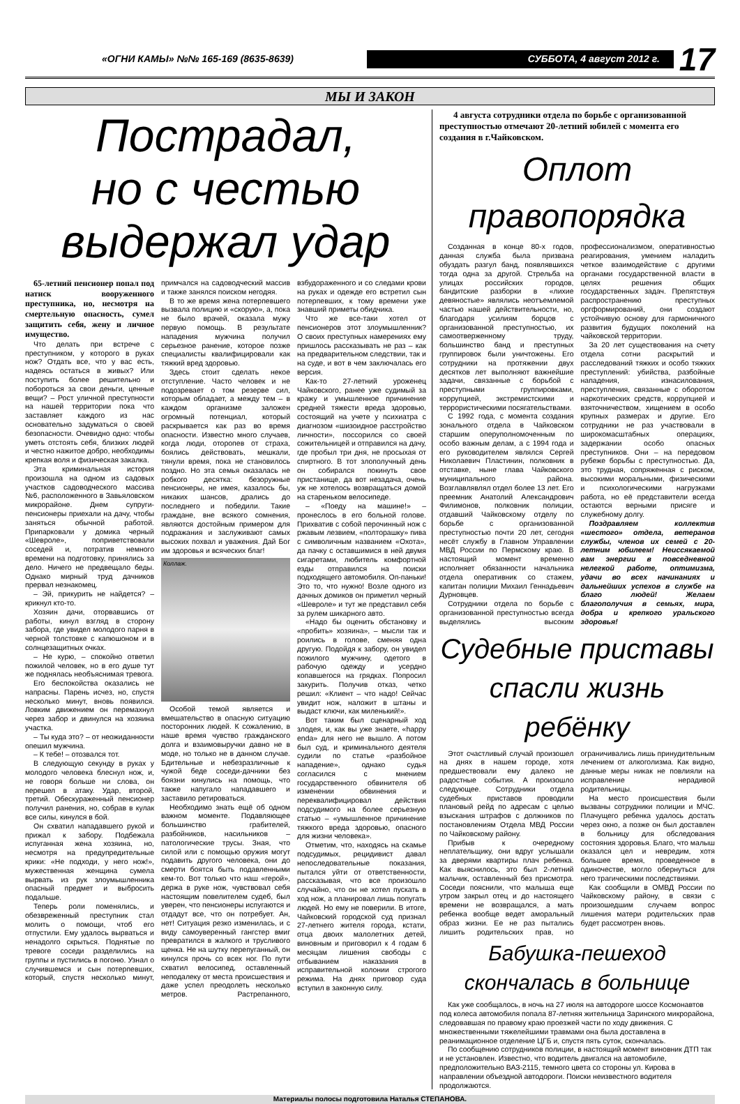«ОГНИ КАМЫ» №№ 165-169 (8635-8639)
СУББОТА, 4 август 2012 г.
17
МЫ И ЗАКОН
Пострадал,
но с честью
выдержал удар
65-летний пенсионер попал под натиск вооруженного преступника, но, несмотря на смертельную опасность, сумел защитить себя, жену и личное имущество.
Что делать при встрече с преступником, у которого в руках нож? Отдать все, что у вас есть, надеясь остаться в живых? Или поступить более решительно и побороться за свои деньги, ценные вещи? – Рост уличной преступности на нашей территории пока что заставляет каждого из нас основательно задуматься о своей безопасности. Очевидно одно: чтобы уметь отстоять себя, близких людей и честно нажитое добро, необходимы крепкая воля и физическая закалка.
Эта криминальная история произошла на одном из садовых участков садоводческого массива №6, расположенного в Завьяловском микрорайоне. Днем супруги-пенсионеры приехали на дачу, чтобы заняться обычной работой. Припарковали у домика черный «Шевроле», поприветствовали соседей и, потратив немного времени на подготовку, принялись за дело. Ничего не предвещало беды. Однако мирный труд дачников прервал незнакомец.
– Эй, прикурить не найдется? – крикнул кто-то.
Хозяин дачи, оторвавшись от работы, кинул взгляд в сторону забора, где увидел молодого парня в черной толстовке с капюшоном и в солнцезащитных очках.
– Не курю, – спокойно ответил пожилой человек, но в его душе тут же поднялась необъяснимая тревога.
Его беспокойства оказались не напрасны. Парень исчез, но, спустя несколько минут, вновь появился. Ловким движением он перемахнул через забор и двинулся на хозяина участка.
– Ты куда это? – от неожиданности опешил мужчина.
– К тебе! – отозвался тот.
В следующую секунду в руках у молодого человека блеснул нож, и, не говоря больше ни слова, он перешел в атаку. Удар, второй, третий. Обескураженный пенсионер получил ранения, но, собрав в кулак все силы, кинулся в бой.
Он схватил нападавшего рукой и прижал к забору. Подбежала испуганная жена хозяина, но, несмотря на предупредительные крики: «Не подходи, у него нож!», мужественная женщина сумела вырвать из рук злоумышленника опасный предмет и выбросить подальше.
Теперь роли поменялись, и обезвреженный преступник стал молить о помощи, чтоб его отпустили. Ему удалось вырваться и ненадолго скрыться. Поднятые по тревоге соседи разделились на группы и пустились в погоню. Узнал о случившемся и сын потерпевших, который, спустя несколько минут, примчался на садоводческий массив и также занялся поиском негодяя.
В то же время жена потерпевшего вызвала полицию и «скорую», а, пока не было врачей, оказала мужу первую помощь. В результате нападения мужчина получил серьезное ранение, которое позже специалисты квалифицировали как тяжкий вред здоровью.
Здесь стоит сделать некое отступление. Часто человек и не подозревает о том резерве сил, которым обладает, а между тем – в каждом организме заложен огромный потенциал, который раскрывается как раз во время опасности. Известно много случаев, когда люди, оторопев от страха, боялись действовать, мешкали, тянули время, пока не становилось поздно. Но эта семья оказалась не робкого десятка: безоружные пенсионеры, не имея, казалось бы, никаких шансов, дрались до последнего и победили. Такие граждане, вне всякого сомнения, являются достойным примером для подражания и заслуживают самых высоких похвал и уважения. Дай Бог им здоровья и всяческих благ!
Коллаж.
Особой темой является и вмешательство в опасную ситуацию посторонних людей. К сожалению, в наше время чувство гражданского долга и взаимовыручки давно не в моде, но только не в данном случае. Бдительные и небезразличные к чужой беде соседи-дачники без боязни кинулись на помощь, что также напугало нападавшего и заставило ретироваться.
Необходимо знать ещё об одном важном моменте. Подавляющее большинство грабителей, разбойников, насильников – патологические трусы. Зная, что силой или с помощью оружия могут подавить другого человека, они до смерти боятся быть подавленными кем-то. Вот только что наш «герой», держа в руке нож, чувствовал себя настоящим повелителем судеб, был уверен, что пенсионеры испугаются и отдадут все, что он потребует. Ан, нет! Ситуация резко изменилась, и с виду самоуверенный гангстер вмиг превратился в жалкого и трусливого щенка. Не на шутку перепуганный, он кинулся прочь со всех ног. По пути схватил велосипед, оставленный неподалеку от места происшествия и даже успел преодолеть несколько метров. Растрепанного, взбудораженного и со следами крови на руках и одежде его встретил сын потерпевших, к тому времени уже знавший приметы обидчика.
Что же все-таки хотел от пенсионеров этот злоумышленник? О своих преступных намерениях ему пришлось рассказывать не раз – как на предварительном следствии, так и на суде, и вот в чем заключалась его версия.
Как-то 27-летний уроженец Чайковского, ранее уже судимый за кражу и умышленное причинение средней тяжести вреда здоровью, состоящий на учете у психиатра с диагнозом «шизоидное расстройство личности», поссорился со своей сожительницей и отправился на дачу, где пробыл три дня, не просыхая от спиртного. В тот злополучный день он собирался покинуть свое пристанище, да вот незадача, очень уж не хотелось возвращаться домой на стареньком велосипеде.
– «Поеду на машине!» – пронеслось в его больной голове. Прихватив с собой перочинный нож с ржавым лезвием, «полторашку» пива с символичным названием «Охота», да пачку с оставшимися в ней двумя сигаретами, любитель комфортной езды отправился на поиски подходящего автомобиля. Оп-паньки! Это то, что нужно! Возле одного из дачных домиков он приметил черный «Шевроле» и тут же представил себя за рулем шикарного авто.
«Надо бы оценить обстановку и «пробить» хозяина», – мысли так и роились в голове, сменяя одна другую. Подойдя к забору, он увидел пожилого мужчину, одетого в рабочую одежду и усердно копавшегося на грядках. Попросил закурить. Получив отказ, четко решил: «Клиент – что надо! Сейчас увидит нож, наложит в штаны и выдаст ключи, как миленький!».
Вот таким был сценарный ход злодея, и, как вы уже знаете, «happy enda» для него не вышло. А потом был суд, и криминального деятеля судили по статье «разбойное нападение», однако судья согласился с мнением государственного обвинителя об изменении обвинения и переквалифицировал действия подсудимого на более серьезную статью – «умышленное причинение тяжкого вреда здоровью, опасного для жизни человека».
Отметим, что, находясь на скамье подсудимых, рецидивист давал непоследовательные показания, пытался уйти от ответственности, рассказывая, что все произошло случайно, что он не хотел пускать в ход нож, а планировал лишь попугать людей. Но ему не поверили. В итоге, Чайковский городской суд признал 27-летнего жителя города, кстати, отца двоих малолетних детей, виновным и приговорил к 4 годам 6 месяцам лишения свободы с отбыванием наказания в исправительной колонии строгого режима. На днях приговор суда вступил в законную силу.
4 августа сотрудники отдела по борьбе с организованной преступностью отмечают 20-летний юбилей с момента его создания в г.Чайковском.
Оплот
правопорядка
Созданная в конце 80-х годов, данная служба была призвана обуздать разгул банд, появлявшихся тогда одна за другой. Стрельба на улицах российских городов, бандитские разборки в «лихие девяностые» являлись неотъемлемой частью нашей действительности, но, благодаря усилиям борцов с организованной преступностью, их самоотверженному труду, большинство банд и преступных группировок были уничтожены. Его сотрудники на протяжении двух десятков лет выполняют важнейшие задачи, связанные с борьбой с преступными группировками, коррупцией, экстремистскими и террористическими посягательствами.
С 1992 года, с момента создания зонального отдела в Чайковском старшим оперуполномоченным по особо важным делам, а с 1994 года и его руководителем являлся Сергей Николаевич Пластинин, полковник в отставке, ныне глава Чайковского муниципального района. Возглавлявлял отдел более 13 лет. Его преемник Анатолий Александрович Филимонов, полковник полиции, отдавший Чайковскому отделу по борьбе с организованной преступностью почти 20 лет, сегодня несёт службу в Главном Управлении МВД России по Пермскому краю. В настоящий момент временно исполняет обязанности начальника отдела оперативник со стажем, капитан полиции Михаил Геннадьевич Дурновцев.
Сотрудники отдела по борьбе с организованной преступностью всегда выделялись высоким профессионализмом, оперативностью реагирования, умением наладить четкое взаимодействие с другими органами государственной власти в целях решения общих государственных задач. Препятствуя распространению преступных оргформирований, они создают устойчивую основу для гармоничного развития будущих поколений на чайковской территории.
За 20 лет существования на счету отдела сотни раскрытий и расследований тяжких и особо тяжких преступлений: убийства, разбойные нападения, изнасилования, преступления, связанные с оборотом наркотических средств, коррупцией и взяточничеством, хищением в особо крупных размерах и другие. Его сотрудники не раз участвовали в широкомасштабных операциях, задержании особо опасных преступников. Они – на передовом рубеже борьбы с преступностью. Да, это трудная, сопряженная с риском, высокими моральными, физическими и психологическими нагрузками работа, но её представители всегда остаются верными присяге и служебному долгу.
Поздравляем коллектив «шестого» отдела, ветеранов службы, членов их семей с 20-летним юбилеем! Неиссякаемой вам энергии в повседневной нелегкой работе, оптимизма, удачи во всех начинаниях и дальнейших успехов в службе на благо людей! Желаем благополучия в семьях, мира, добра и крепкого уральского здоровья!
Судебные приставы
спасли жизнь ребёнку
Этот счастливый случай произошел на днях в нашем городе, хотя предшествовали ему далеко не радостные события. А произошло следующее. Сотрудники отдела судебных приставов проводили плановый рейд по адресам с целью взыскания штрафов с должников по постановлениям Отдела МВД России по Чайковскому району.
Прибыв к очередному неплательщику, они вдруг услышали за дверями квартиры плач ребенка. Как выяснилось, это был 2-летний мальчик, оставленный без присмотра. Соседи пояснили, что малыша еще утром закрыл отец и до настоящего времени не возвращался, а мать ребенка вообще ведет аморальный образ жизни. Ее не раз пытались лишить родительских прав, но ограничивались лишь принудительным лечением от алкоголизма. Как видно, данные меры никак не повлияли на исправление нерадивой родительницы.
На место происшествия были вызваны сотрудники полиции и МЧС. Плачущего ребенка удалось достать через окно, а позже он был доставлен в больницу для обследования состояния здоровья. Благо, что малыш оказался цел и невредим, хотя большее время, проведенное в одиночестве, могло обернуться для него трагическими последствиями.
Как сообщили в ОМВД России по Чайковскому району, в связи с произошедшим случаем вопрос лишения матери родительских прав будет рассмотрен вновь.
Бабушка-пешеход
скончалась в больнице
Как уже сообщалось, в ночь на 27 июля на автодороге шоссе Космонавтов под колеса автомобиля попала 87-летняя жительница Заринского микрорайона, следовавшая по правому краю проезжей части по ходу движения. С множественными тяжелейшими травмами она была доставлена в реанимационное отделение ЦГБ и, спустя пять суток, скончалась.
По сообщению сотрудников полиции, в настоящий момент виновник ДТП так и не установлен. Известно, что водитель двигался на автомобиле, предположительно ВАЗ-2115, темного цвета со стороны ул. Кирова в направлении объездной автодороги. Поиски неизвестного водителя продолжаются.
Материалы полосы подготовила Наталья СТЕПАНОВА.